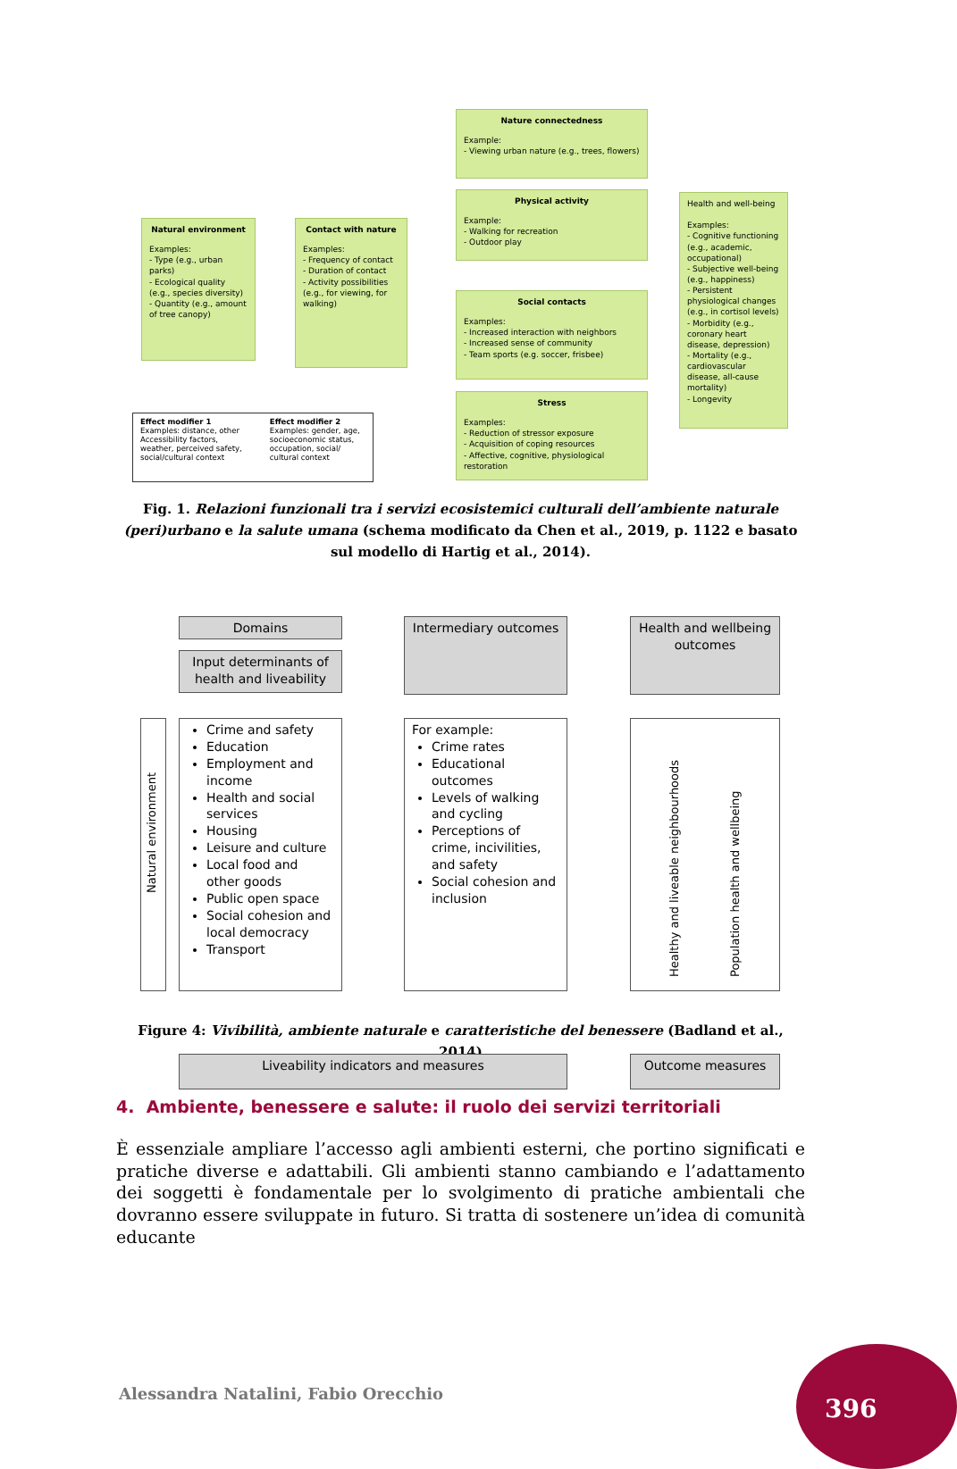Natural environment
Examples:
- Type (e.g., urban parks)
- Ecological quality (e.g., species diversity)
- Quantity (e.g., amount of tree canopy)
Contact with nature
Examples:
- Frequency of contact
- Duration of contact
- Activity possibilities (e.g., for viewing, for walking)
Nature connectedness
Example:
- Viewing urban nature (e.g., trees, flowers)
Physical activity
Example:
- Walking for recreation
- Outdoor play
Social contacts
Examples:
- Increased interaction with neighbors
- Increased sense of community
- Team sports (e.g. soccer, frisbee)
Stress
Examples:
- Reduction of stressor exposure
- Acquisition of coping resources
- Affective, cognitive, physiological restoration
Health and well-being
Examples:
- Cognitive functioning (e.g., academic, occupational)
- Subjective well-being (e.g., happiness)
- Persistent physiological changes (e.g., in cortisol levels)
- Morbidity (e.g., coronary heart disease, depression)
- Mortality (e.g., cardiovascular disease, all-cause mortality)
- Longevity
Effect modifier 1
Examples: distance, other Accessibility factors, weather, perceived safety, social/cultural context
Effect modifier 2
Examples: gender, age, socioeconomic status, occupation, social/ cultural context
Fig. 1. Relazioni funzionali tra i servizi ecosistemici culturali dell’ambiente naturale (peri)urbano e la salute umana (schema modificato da Chen et al., 2019, p. 1122 e basato sul modello di Hartig et al., 2014).
Domains
Input determinants of health and liveability
Intermediary outcomes
Health and wellbeing outcomes
Natural environment
Crime and safety
Education
Employment and income
Health and social services
Housing
Leisure and culture
Local food and other goods
Public open space
Social cohesion and local democracy
Transport
For example:
Crime rates
Educational outcomes
Levels of walking and cycling
Perceptions of crime, incivilities, and safety
Social cohesion and inclusion
Healthy and liveable neighbourhoods
Population health and wellbeing
Liveability indicators and measures Outcome measures
Figure 4: Vivibilità, ambiente naturale e caratteristiche del benessere (Badland et al., 2014)
4. Ambiente, benessere e salute: il ruolo dei servizi territoriali
È essenziale ampliare l’accesso agli ambienti esterni, che portino significati e pratiche diverse e adattabili. Gli ambienti stanno cambiando e l’adattamento dei soggetti è fondamentale per lo svolgimento di pratiche ambientali che dovranno essere sviluppate in futuro. Si tratta di sostenere un’idea di comunità educante
Alessandra Natalini, Fabio Orecchio
396